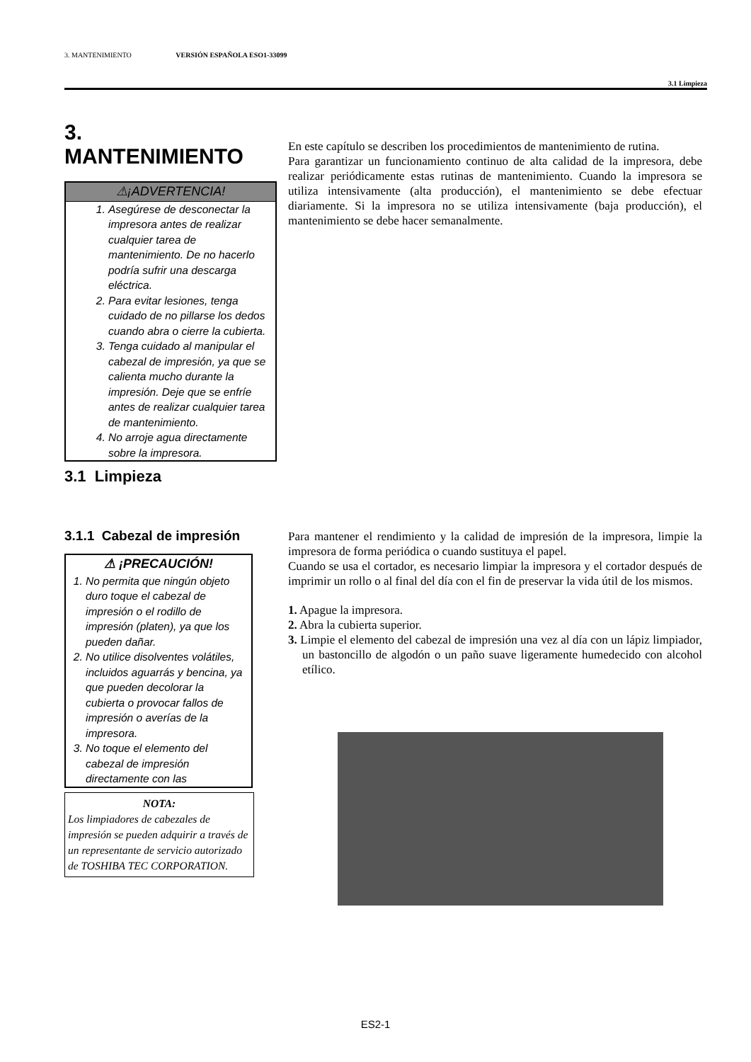3. MANTENIMIENTO VERSIÓN ESPAÑOLA ESO1-33099
3.1 Limpieza
3. MANTENIMIENTO
⚠¡ADVERTENCIA!
1. Asegúrese de desconectar la impresora antes de realizar cualquier tarea de mantenimiento. De no hacerlo podría sufrir una descarga eléctrica.
2. Para evitar lesiones, tenga cuidado de no pillarse los dedos cuando abra o cierre la cubierta.
3. Tenga cuidado al manipular el cabezal de impresión, ya que se calienta mucho durante la impresión. Deje que se enfríe antes de realizar cualquier tarea de mantenimiento.
4. No arroje agua directamente sobre la impresora.
3.1 Limpieza
3.1.1 Cabezal de impresión
⚠ ¡PRECAUCIÓN!
1. No permita que ningún objeto duro toque el cabezal de impresión o el rodillo de impresión (platen), ya que los pueden dañar.
2. No utilice disolventes volátiles, incluidos aguarrás y bencina, ya que pueden decolorar la cubierta o provocar fallos de impresión o averías de la impresora.
3. No toque el elemento del cabezal de impresión directamente con las
NOTA:
Los limpiadores de cabezales de impresión se pueden adquirir a través de un representante de servicio autorizado de TOSHIBA TEC CORPORATION.
En este capítulo se describen los procedimientos de mantenimiento de rutina.
Para garantizar un funcionamiento continuo de alta calidad de la impresora, debe realizar periódicamente estas rutinas de mantenimiento. Cuando la impresora se utiliza intensivamente (alta producción), el mantenimiento se debe efectuar diariamente. Si la impresora no se utiliza intensivamente (baja producción), el mantenimiento se debe hacer semanalmente.
Para mantener el rendimiento y la calidad de impresión de la impresora, limpie la impresora de forma periódica o cuando sustituya el papel.
Cuando se usa el cortador, es necesario limpiar la impresora y el cortador después de imprimir un rollo o al final del día con el fin de preservar la vida útil de los mismos.
1. Apague la impresora.
2. Abra la cubierta superior.
3. Limpie el elemento del cabezal de impresión una vez al día con un lápiz limpiador, un bastoncillo de algodón o un paño suave ligeramente humedecido con alcohol etílico.
ES2-1